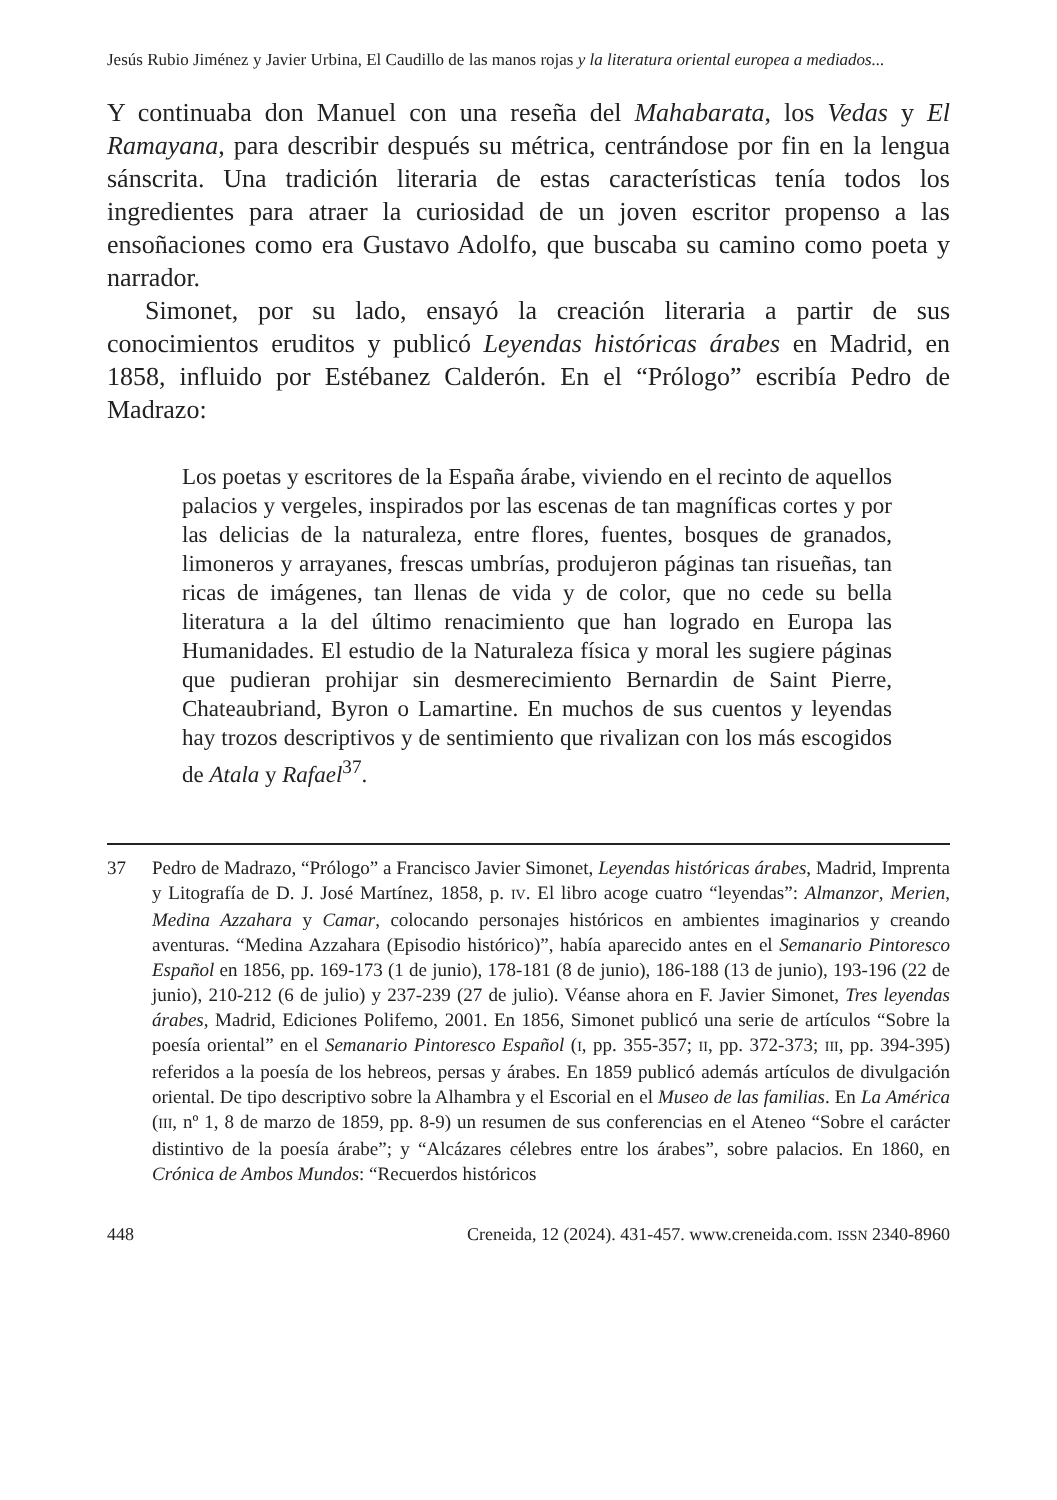Jesús Rubio Jiménez y Javier Urbina, El Caudillo de las manos rojas y la literatura oriental europea a mediados...
Y continuaba don Manuel con una reseña del Mahabarata, los Vedas y El Ramayana, para describir después su métrica, centrándose por fin en la lengua sánscrita. Una tradición literaria de estas características tenía todos los ingredientes para atraer la curiosidad de un joven escritor propenso a las ensoñaciones como era Gustavo Adolfo, que buscaba su camino como poeta y narrador.
Simonet, por su lado, ensayó la creación literaria a partir de sus conocimientos eruditos y publicó Leyendas históricas árabes en Madrid, en 1858, influido por Estébanez Calderón. En el “Prólogo” escribía Pedro de Madrazo:
Los poetas y escritores de la España árabe, viviendo en el recinto de aquellos palacios y vergeles, inspirados por las escenas de tan magníficas cortes y por las delicias de la naturaleza, entre flores, fuentes, bosques de granados, limoneros y arrayanes, frescas umbrías, produjeron páginas tan risueñas, tan ricas de imágenes, tan llenas de vida y de color, que no cede su bella literatura a la del último renacimiento que han logrado en Europa las Humanidades. El estudio de la Naturaleza física y moral les sugiere páginas que pudieran prohijar sin desmerecimiento Bernardin de Saint Pierre, Chateaubriand, Byron o Lamartine. En muchos de sus cuentos y leyendas hay trozos descriptivos y de sentimiento que rivalizan con los más escogidos de Atala y Rafael<sup>37</sup>.
37 Pedro de Madrazo, “Prólogo” a Francisco Javier Simonet, Leyendas históricas árabes, Madrid, Imprenta y Litografía de D. J. José Martínez, 1858, p. IV. El libro acoge cuatro “leyendas”: Almanzor, Merien, Medina Azzahara y Camar, colocando personajes históricos en ambientes imaginarios y creando aventuras. “Medina Azzahara (Episodio histórico)”, había aparecido antes en el Semanario Pintoresco Español en 1856, pp. 169-173 (1 de junio), 178-181 (8 de junio), 186-188 (13 de junio), 193-196 (22 de junio), 210-212 (6 de julio) y 237-239 (27 de julio). Véanse ahora en F. Javier Simonet, Tres leyendas árabes, Madrid, Ediciones Polifemo, 2001. En 1856, Simonet publicó una serie de artículos “Sobre la poesía oriental” en el Semanario Pintoresco Español (I, pp. 355-357; II, pp. 372-373; III, pp. 394-395) referidos a la poesía de los hebreos, persas y árabes. En 1859 publicó además artículos de divulgación oriental. De tipo descriptivo sobre la Alhambra y el Escorial en el Museo de las familias. En La América (III, nº 1, 8 de marzo de 1859, pp. 8-9) un resumen de sus conferencias en el Ateneo “Sobre el carácter distintivo de la poesía árabe”; y “Alcázares célebres entre los árabes”, sobre palacios. En 1860, en Crónica de Ambos Mundos: “Recuerdos históricos
448 Creneida, 12 (2024). 431-457. www.creneida.com. ISSN 2340-8960